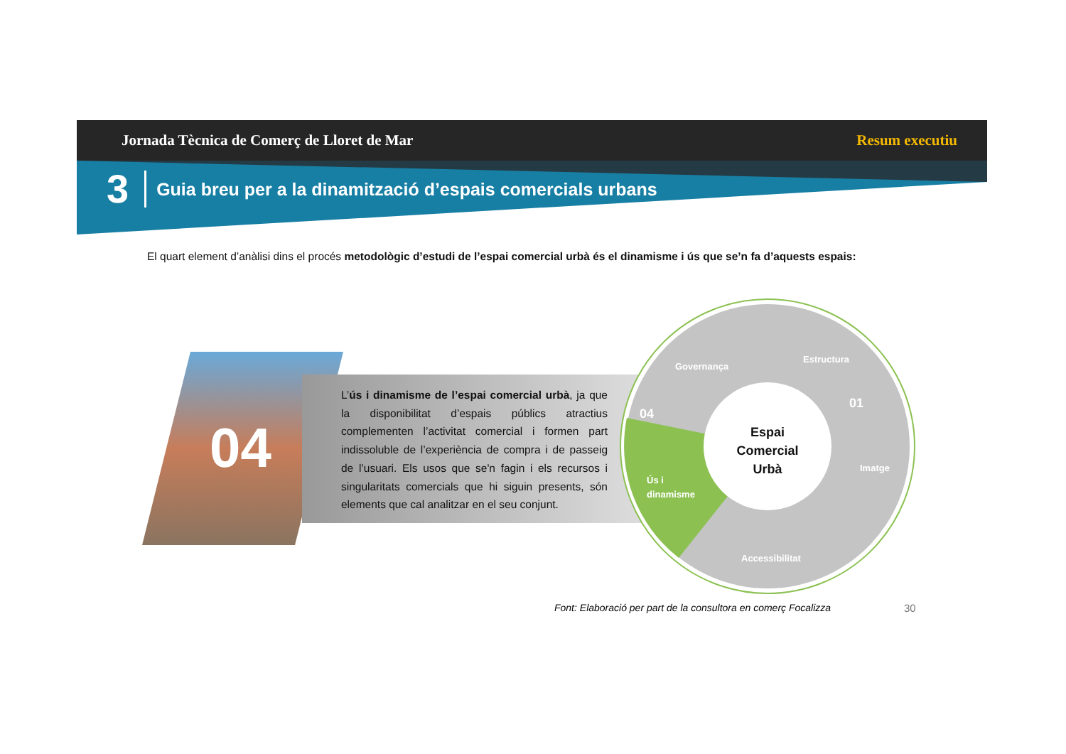Jornada Tècnica de Comerç de Lloret de Mar Resum executiu
3
Guia breu per a la dinamització d’espais comercials urbans
El quart element d’anàlisi dins el procés metodològic d’estudi de l’espai comercial urbà és el dinamisme i ús que se’n fa d’aquests espais:
04
L’ús i dinamisme de l’espai comercial urbà, ja que la disponibilitat d’espais públics atractius complementen l’activitat comercial i formen part indissoluble de l’experiència de compra i de passeig de l’usuari. Els usos que se'n fagin i els recursos i singularitats comercials que hi siguin presents, són elements que cal analitzar en el seu conjunt.
Estructura
Imatge
Accessibilitat
Ús i
dinamisme
Governança
01
04
Espai
Comercial
Urbà
Font: Elaboració per part de la consultora en comerç Focalizza
30